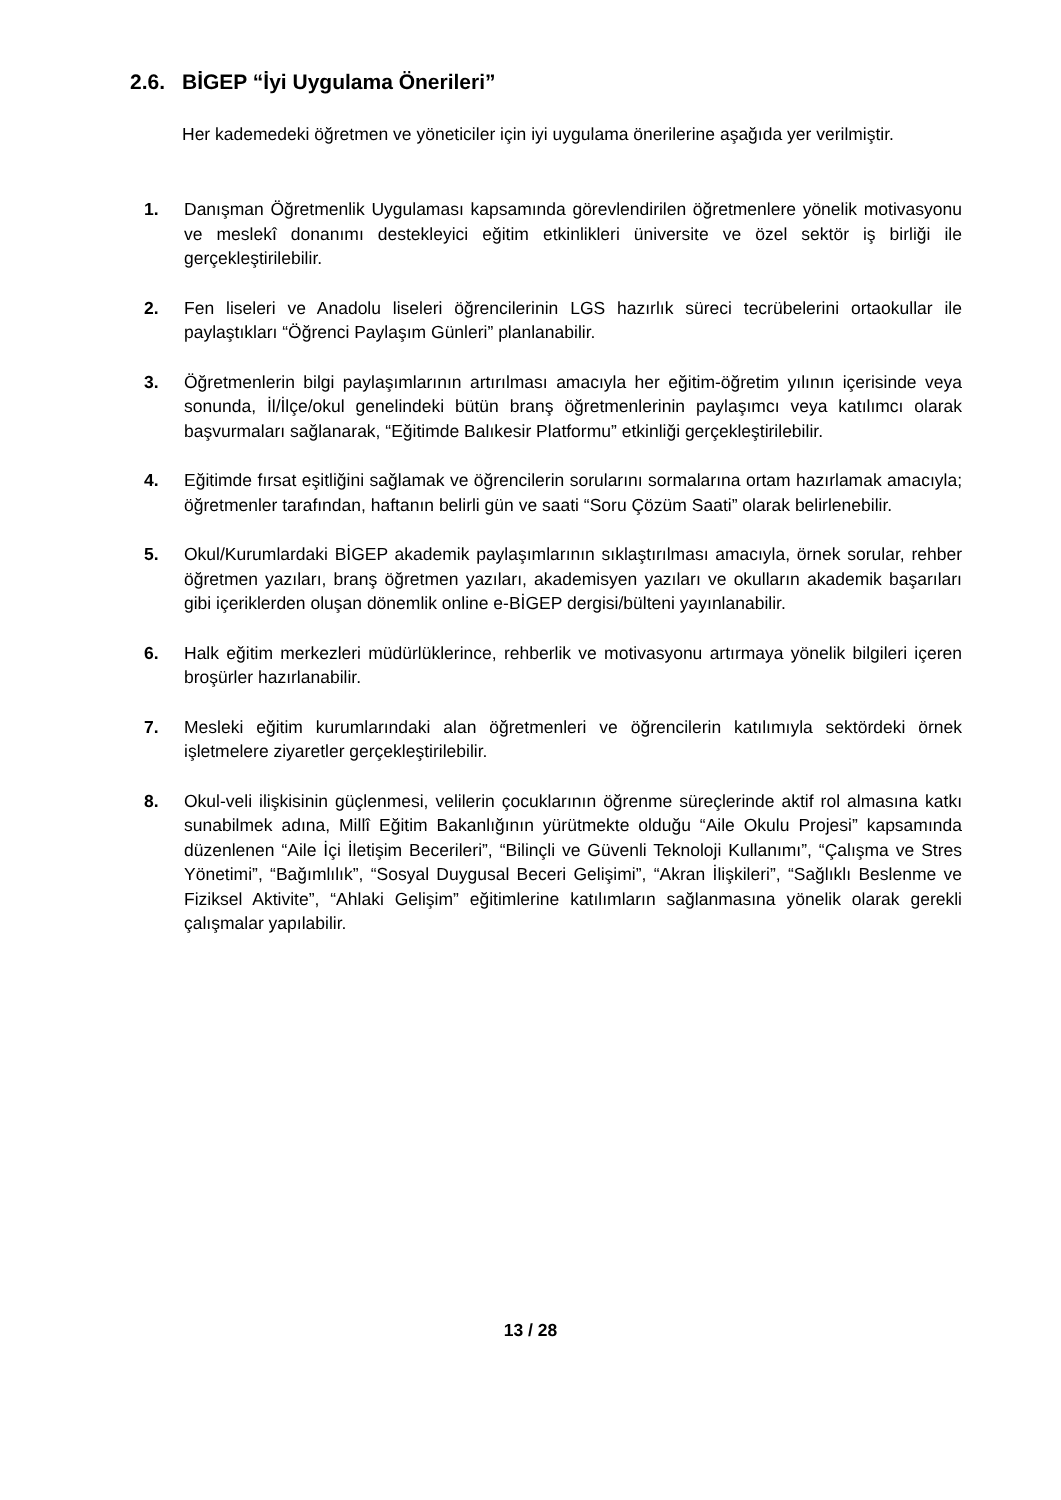2.6. BİGEP “İyi Uygulama Önerileri”
Her kademedeki öğretmen ve yöneticiler için iyi uygulama önerilerine aşağıda yer verilmiştir.
1. Danışman Öğretmenlik Uygulaması kapsamında görevlendirilen öğretmenlere yönelik motivasyonu ve meslekî donanımı destekleyici eğitim etkinlikleri üniversite ve özel sektör iş birliği ile gerçekleştirilebilir.
2. Fen liseleri ve Anadolu liseleri öğrencilerinin LGS hazırlık süreci tecrübelerini ortaokullar ile paylaştıkları “Öğrenci Paylaşım Günleri” planlanabilir.
3. Öğretmenlerin bilgi paylaşımlarının artırılması amacıyla her eğitim-öğretim yılının içerisinde veya sonunda, İl/İlçe/okul genelindeki bütün branş öğretmenlerinin paylaşımcı veya katılımcı olarak başvurmaları sağlanarak, “Eğitimde Balıkesir Platformu” etkinliği gerçekleştirilebilir.
4. Eğitimde fırsat eşitliğini sağlamak ve öğrencilerin sorularını sormalarına ortam hazırlamak amacıyla; öğretmenler tarafından, haftanın belirli gün ve saati “Soru Çözüm Saati” olarak belirlenebilir.
5. Okul/Kurumlardaki BİGEP akademik paylaşımlarının sıklaştırılması amacıyla, örnek sorular, rehber öğretmen yazıları, branş öğretmen yazıları, akademisyen yazıları ve okulların akademik başarıları gibi içeriklerden oluşan dönemlik online e-BİGEP dergisi/bülteni yayınlanabilir.
6. Halk eğitim merkezleri müdürlüklerince, rehberlik ve motivasyonu artırmaya yönelik bilgileri içeren broşürler hazırlanabilir.
7. Mesleki eğitim kurumlarındaki alan öğretmenleri ve öğrencilerin katılımıyla sektördeki örnek işletmelere ziyaretler gerçekleştirilebilir.
8. Okul-veli ilişkisinin güçlenmesi, velilerin çocuklarının öğrenme süreçlerinde aktif rol almasına katkı sunabilmek adına, Millî Eğitim Bakanlığının yürütmekte olduğu “Aile Okulu Projesi” kapsamında düzenlenen “Aile İçi İletişim Becerileri”, “Bilinçli ve Güvenli Teknoloji Kullanımı”, “Çalışma ve Stres Yönetimi”, “Bağımlılık”, “Sosyal Duygusal Beceri Gelişimi”, “Akran İlişkileri”, “Sağlıklı Beslenme ve Fiziksel Aktivite”, “Ahlaki Gelişim” eğitimlerine katılımların sağlanmasına yönelik olarak gerekli çalışmalar yapılabilir.
13 / 28